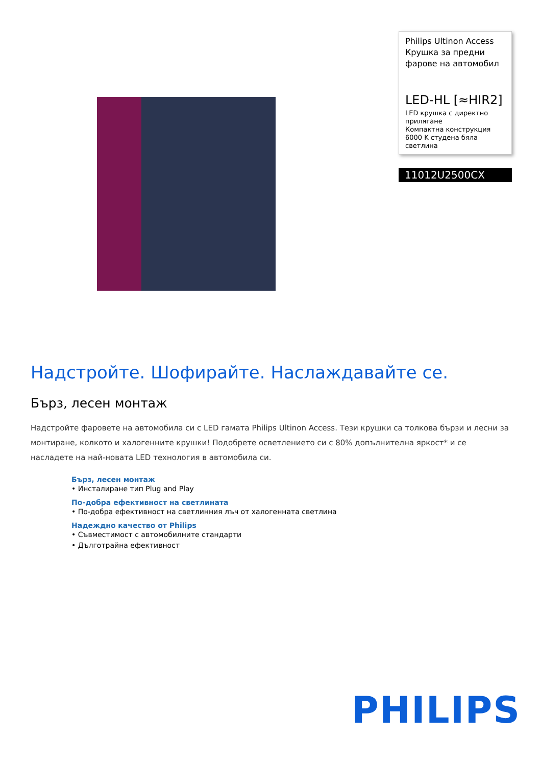Philips Ultinon Access
Крушка за предни фарове на автомобил
LED-HL [≈HIR2]
LED крушка с директно прилягане
Компактна конструкция
6000 K студена бяла светлина
11012U2500CX
Надстройте. Шофирайте. Наслаждавайте се.
Бърз, лесен монтаж
Надстройте фаровете на автомобила си с LED гамата Philips Ultinon Access. Тези крушки са толкова бързи и лесни за монтиране, колкото и халогенните крушки! Подобрете осветлението си с 80% допълнителна яркост* и се насладете на най-новата LED технология в автомобила си.
Бърз, лесен монтаж
• Инсталиране тип Plug and Play
По-добра ефективност на светлината
• По-добра ефективност на светлинния лъч от халогенната светлина
Надеждно качество от Philips
• Съвместимост с автомобилните стандарти
• Дълготрайна ефективност
PHILIPS